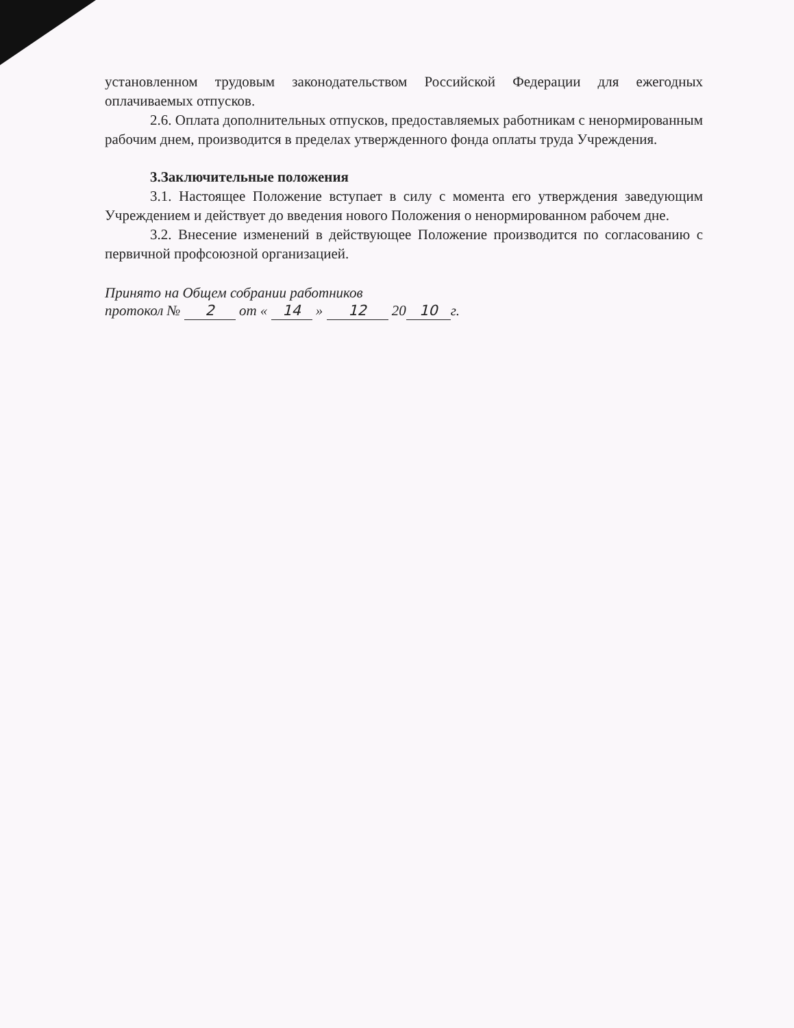установленном трудовым законодательством Российской Федерации для ежегодных оплачиваемых отпусков.
2.6. Оплата дополнительных отпусков, предоставляемых работникам с ненормированным рабочим днем, производится в пределах утвержденного фонда оплаты труда Учреждения.
3.Заключительные положения
3.1. Настоящее Положение вступает в силу с момента его утверждения заведующим Учреждением и действует до введения нового Положения о ненормированном рабочем дне.
3.2. Внесение изменений в действующее Положение производится по согласованию с первичной профсоюзной организацией.
Принято на Общем собрании работников
протокол № 2 от « 14 » 12 20 10 г.